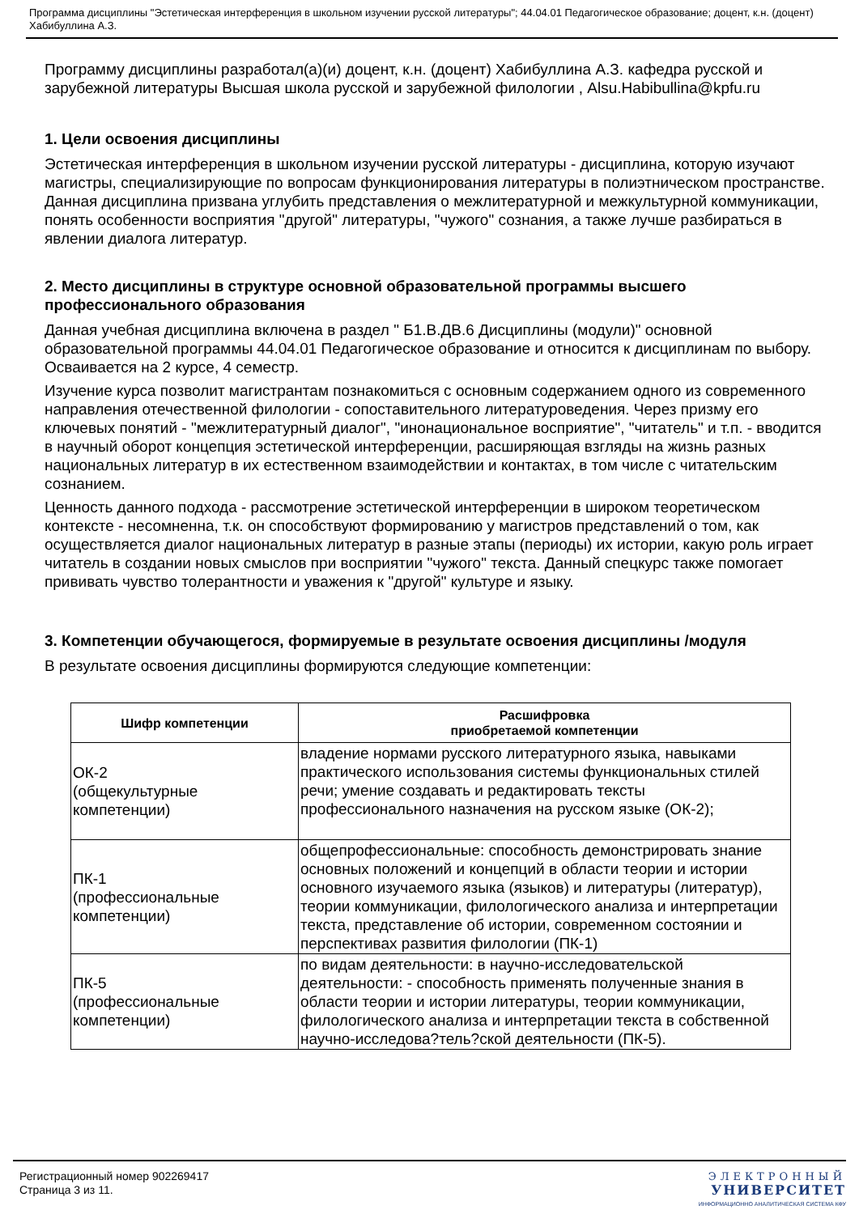Программа дисциплины "Эстетическая интерференция в школьном изучении русской литературы"; 44.04.01 Педагогическое образование; доцент, к.н. (доцент) Хабибуллина А.З.
Программу дисциплины разработал(а)(и) доцент, к.н. (доцент) Хабибуллина А.З. кафедра русской и зарубежной литературы Высшая школа русской и зарубежной филологии , Alsu.Habibullina@kpfu.ru
1. Цели освоения дисциплины
Эстетическая интерференция в школьном изучении русской литературы - дисциплина, которую изучают магистры, специализирующие по вопросам функционирования литературы в полиэтническом пространстве. Данная дисциплина призвана углубить представления о межлитературной и межкультурной коммуникации, понять особенности восприятия "другой" литературы, "чужого" сознания, а также лучше разбираться в явлении диалога литератур.
2. Место дисциплины в структуре основной образовательной программы высшего профессионального образования
Данная учебная дисциплина включена в раздел " Б1.В.ДВ.6 Дисциплины (модули)" основной образовательной программы 44.04.01 Педагогическое образование и относится к дисциплинам по выбору. Осваивается на 2 курсе, 4 семестр.
Изучение курса позволит магистрантам познакомиться с основным содержанием одного из современного направления отечественной филологии - сопоставительного литературоведения. Через призму его ключевых понятий - "межлитературный диалог", "инонациональное восприятие", "читатель" и т.п. - вводится в научный оборот концепция эстетической интерференции, расширяющая взгляды на жизнь разных национальных литератур в их естественном взаимодействии и контактах, в том числе с читательским сознанием.
Ценность данного подхода - рассмотрение эстетической интерференции в широком теоретическом контексте - несомненна, т.к. он способствуют формированию у магистров представлений о том, как осуществляется диалог национальных литератур в разные этапы (периоды) их истории, какую роль играет читатель в создании новых смыслов при восприятии "чужого" текста. Данный спецкурс также помогает прививать чувство толерантности и уважения к "другой" культуре и языку.
3. Компетенции обучающегося, формируемые в результате освоения дисциплины /модуля
В результате освоения дисциплины формируются следующие компетенции:
| Шифр компетенции | Расшифровка приобретаемой компетенции |
| --- | --- |
| ОК-2 (общекультурные компетенции) | владение нормами русского литературного языка, навыками практического использования системы функциональных стилей речи; умение создавать и редактировать тексты профессионального назначения на русском языке (ОК-2); |
| ПК-1 (профессиональные компетенции) | общепрофессиональные: способность демонстрировать знание основных положений и концепций в области теории и истории основного изучаемого языка (языков) и литературы (литератур), теории коммуникации, филологического анализа и интерпретации текста, представление об истории, современном состоянии и перспективах развития филологии (ПК-1) |
| ПК-5 (профессиональные компетенции) | по видам деятельности: в научно-исследовательской деятельности: - способность применять полученные знания в области теории и истории литературы, теории коммуникации, филологического анализа и интерпретации текста в собственной научно-исследова?тель?ской деятельности (ПК-5). |
Регистрационный номер 902269417
Страница 3 из 11.
ЭЛЕКТРОННЫЙ
УНИВЕРСИТЕТ
ИНФОРМАЦИОННО АНАЛИТИЧЕСКАЯ СИСТЕМА КФУ